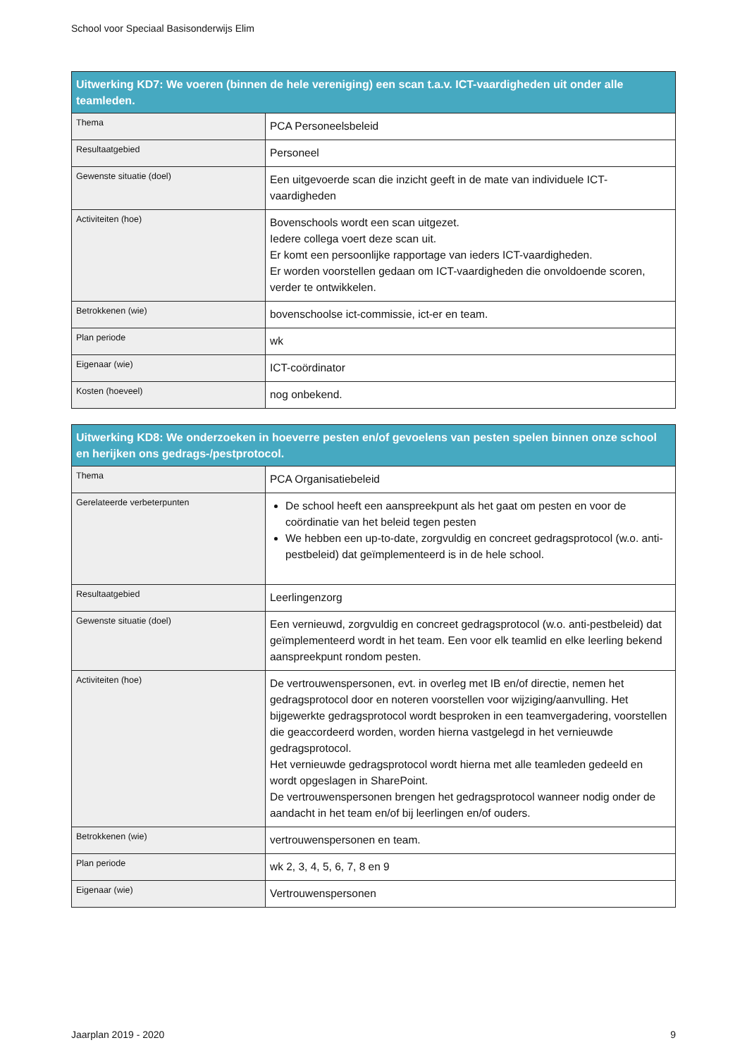School voor Speciaal Basisonderwijs Elim
| Uitwerking KD7: We voeren (binnen de hele vereniging) een scan t.a.v. ICT-vaardigheden uit onder alle teamleden. | |
| --- | --- |
| Thema | PCA Personeelsbeleid |
| Resultaatgebied | Personeel |
| Gewenste situatie (doel) | Een uitgevoerde scan die inzicht geeft in de mate van individuele ICT-vaardigheden |
| Activiteiten (hoe) | Bovenschools wordt een scan uitgezet. Iedere collega voert deze scan uit. Er komt een persoonlijke rapportage van ieders ICT-vaardigheden. Er worden voorstellen gedaan om ICT-vaardigheden die onvoldoende scoren, verder te ontwikkelen. |
| Betrokkenen (wie) | bovenschoolse ict-commissie, ict-er en team. |
| Plan periode | wk |
| Eigenaar (wie) | ICT-coördinator |
| Kosten (hoeveel) | nog onbekend. |
| Uitwerking KD8: We onderzoeken in hoeverre pesten en/of gevoelens van pesten spelen binnen onze school en herijken ons gedrags-/pestprotocol. | |
| --- | --- |
| Thema | PCA Organisatiebeleid |
| Gerelateerde verbeterpunten | De school heeft een aanspreekpunt als het gaat om pesten en voor de coördinatie van het beleid tegen pesten We hebben een up-to-date, zorgvuldig en concreet gedragsprotocol (w.o. anti-pestbeleid) dat geïmplementeerd is in de hele school. |
| Resultaatgebied | Leerlingenzorg |
| Gewenste situatie (doel) | Een vernieuwd, zorgvuldig en concreet gedragsprotocol (w.o. anti-pestbeleid) dat geïmplementeerd wordt in het team. Een voor elk teamlid en elke leerling bekend aanspreekpunt rondom pesten. |
| Activiteiten (hoe) | De vertrouwenspersonen, evt. in overleg met IB en/of directie, nemen het gedragsprotocol door en noteren voorstellen voor wijziging/aanvulling. Het bijgewerkte gedragsprotocol wordt besproken in een teamvergadering, voorstellen die geaccordeerd worden, worden hierna vastgelegd in het vernieuwde gedragsprotocol. Het vernieuwde gedragsprotocol wordt hierna met alle teamleden gedeeld en wordt opgeslagen in SharePoint. De vertrouwenspersonen brengen het gedragsprotocol wanneer nodig onder de aandacht in het team en/of bij leerlingen en/of ouders. |
| Betrokkenen (wie) | vertrouwenspersonen en team. |
| Plan periode | wk 2, 3, 4, 5, 6, 7, 8 en 9 |
| Eigenaar (wie) | Vertrouwenspersonen |
Jaarplan 2019 - 2020 9